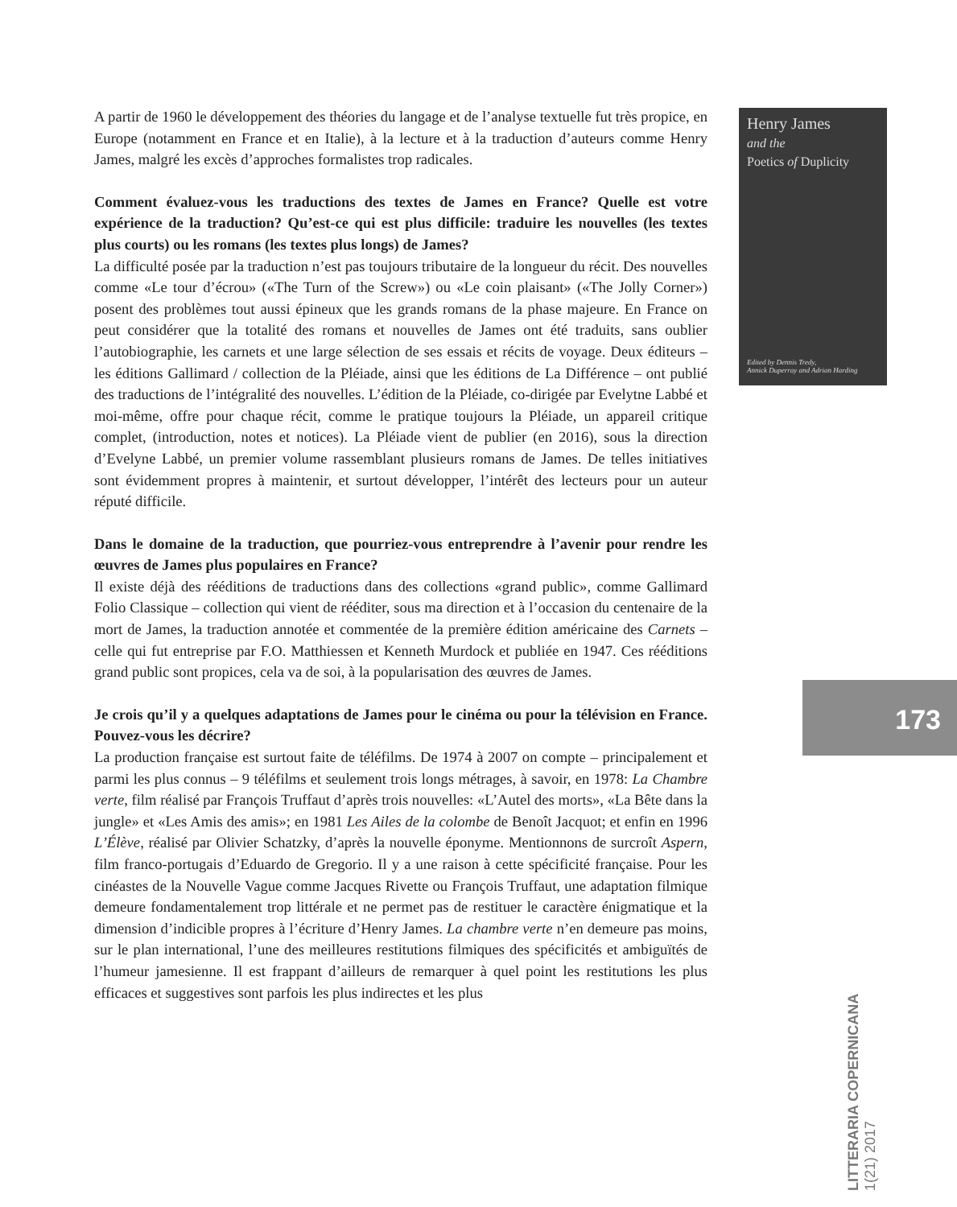A partir de 1960 le développement des théories du langage et de l’analyse textuelle fut très propice, en Europe (notamment en France et en Italie), à la lecture et à la traduction d’auteurs comme Henry James, malgré les excès d’approches formalistes trop radicales.
Comment évaluez-vous les traductions des textes de James en France? Quelle est votre expérience de la traduction? Qu’est-ce qui est plus difficile: traduire les nouvelles (les textes plus courts) ou les romans (les textes plus longs) de James?
La difficulté posée par la traduction n’est pas toujours tributaire de la longueur du récit. Des nouvelles comme «Le tour d’écrou» («The Turn of the Screw») ou «Le coin plaisant» («The Jolly Corner») posent des problèmes tout aussi épineux que les grands romans de la phase majeure. En France on peut considérer que la totalité des romans et nouvelles de James ont été traduits, sans oublier l’autobiographie, les carnets et une large sélection de ses essais et récits de voyage. Deux éditeurs – les éditions Gallimard / collection de la Pléiade, ainsi que les éditions de La Différence – ont publié des traductions de l’intégralité des nouvelles. L’édition de la Pléiade, co-dirigée par Evelytne Labbé et moi-même, offre pour chaque récit, comme le pratique toujours la Pléiade, un appareil critique complet, (introduction, notes et notices). La Pléiade vient de publier (en 2016), sous la direction d’Evelyne Labbé, un premier volume rassemblant plusieurs romans de James. De telles initiatives sont évidemment propres à maintenir, et surtout développer, l’intérêt des lecteurs pour un auteur réputé difficile.
Dans le domaine de la traduction, que pourriez-vous entreprendre à l’avenir pour rendre les œuvres de James plus populaires en France?
Il existe déjà des rééditions de traductions dans des collections «grand public», comme Gallimard Folio Classique – collection qui vient de rééditer, sous ma direction et à l’occasion du centenaire de la mort de James, la traduction annotée et commentée de la première édition américaine des Carnets – celle qui fut entreprise par F.O. Matthiessen et Kenneth Murdock et publiée en 1947. Ces rééditions grand public sont propices, cela va de soi, à la popularisation des œuvres de James.
Je crois qu’il y a quelques adaptations de James pour le cinéma ou pour la télévision en France. Pouvez-vous les décrire?
La production française est surtout faite de téléfilms. De 1974 à 2007 on compte – principalement et parmi les plus connus – 9 téléfilms et seulement trois longs métrages, à savoir, en 1978: La Chambre verte, film réalisé par François Truffaut d’après trois nouvelles: «L’Autel des morts», «La Bête dans la jungle» et «Les Amis des amis»; en 1981 Les Ailes de la colombe de Benoît Jacquot; et enfin en 1996 L’Élève, réalisé par Olivier Schatzky, d’après la nouvelle éponyme. Mentionnons de surcroît Aspern, film franco-portugais d’Eduardo de Gregorio. Il y a une raison à cette spécificité française. Pour les cinéastes de la Nouvelle Vague comme Jacques Rivette ou François Truffaut, une adaptation filmique demeure fondamentalement trop littérale et ne permet pas de restituer le caractère énigmatique et la dimension d’indicible propres à l’écriture d’Henry James. La chambre verte n’en demeure pas moins, sur le plan international, l’une des meilleures restitutions filmiques des spécificités et ambiguïtés de l’humeur jamesienne. Il est frappant d’ailleurs de remarquer à quel point les restitutions les plus efficaces et suggestives sont parfois les plus indirectes et les plus
Henry James
and the
Poetics of Duplicity
Edited by Dennis Tredy,
Annick Duperray and Adrian Harding
173
LITTERARIA COPERNICANA 1(21) 2017